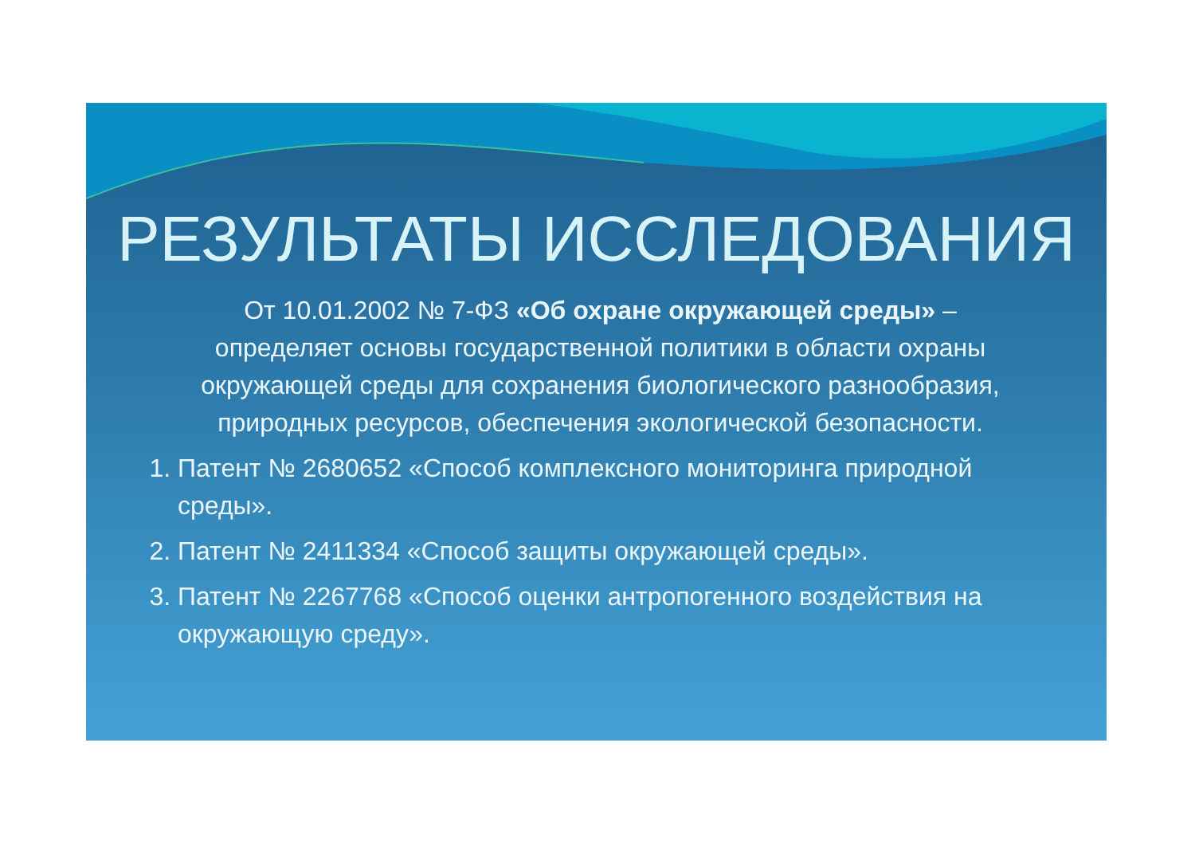РЕЗУЛЬТАТЫ ИССЛЕДОВАНИЯ
От 10.01.2002 № 7-ФЗ «Об охране окружающей среды» – определяет основы государственной политики в области охраны окружающей среды для сохранения биологического разнообразия, природных ресурсов, обеспечения экологической безопасности.
1. Патент № 2680652 «Способ комплексного мониторинга природной среды».
2. Патент № 2411334 «Способ защиты окружающей среды».
3. Патент № 2267768 «Способ оценки антропогенного воздействия на окружающую среду».